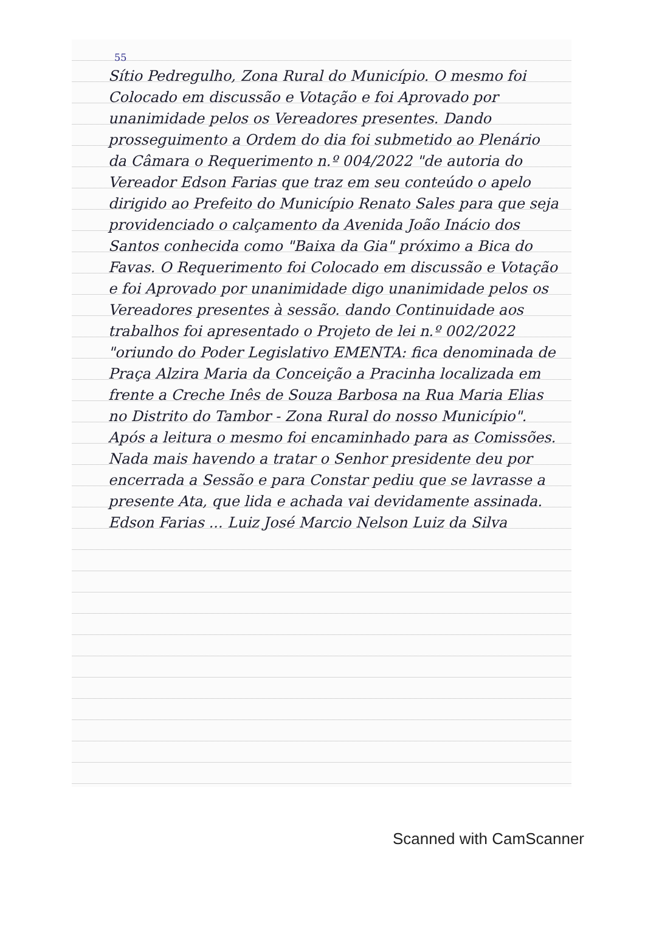55
Sítio Pedregulho, Zona Rural do Município. O mesmo foi Colocado em discussão e Votação e foi Aprovado por unanimidade pelos os Vereadores presentes. Dando prosseguimento a Ordem do dia foi submetido ao Plenário da Câmara o Requerimento n.º 004/2022 "de autoria do Vereador Edson Farias que traz em seu conteúdo o apelo dirigido ao Prefeito do Município Renato Sales para que seja providenciado o calçamento da Avenida João Inácio dos Santos conhecida como "Baixa da Gia" próximo a Bica do Favas. O Requerimento foi Colocado em discussão e Votação e foi Aprovado por unanimidade digo unanimidade pelos os Vereadores presentes à sessão. dando Continuidade aos trabalhos foi apresentado o Projeto de lei n.º 002/2022 "oriundo do Poder Legislativo EMENTA: fica denominada de Praça Alzira Maria da Conceição a Pracinha localizada em frente a Creche Inês de Souza Barbosa na Rua Maria Elias no Distrito do Tambor - Zona Rural do nosso Município". Após a leitura o mesmo foi encaminhado para as Comissões. Nada mais havendo a tratar o Senhor presidente deu por encerrada a Sessão e para Constar pediu que se lavrasse a presente Ata, que lida e achada vai devidamente assinada. Edson Farias ... Luiz José Marcio Nelson Luiz da Silva
Scanned with CamScanner